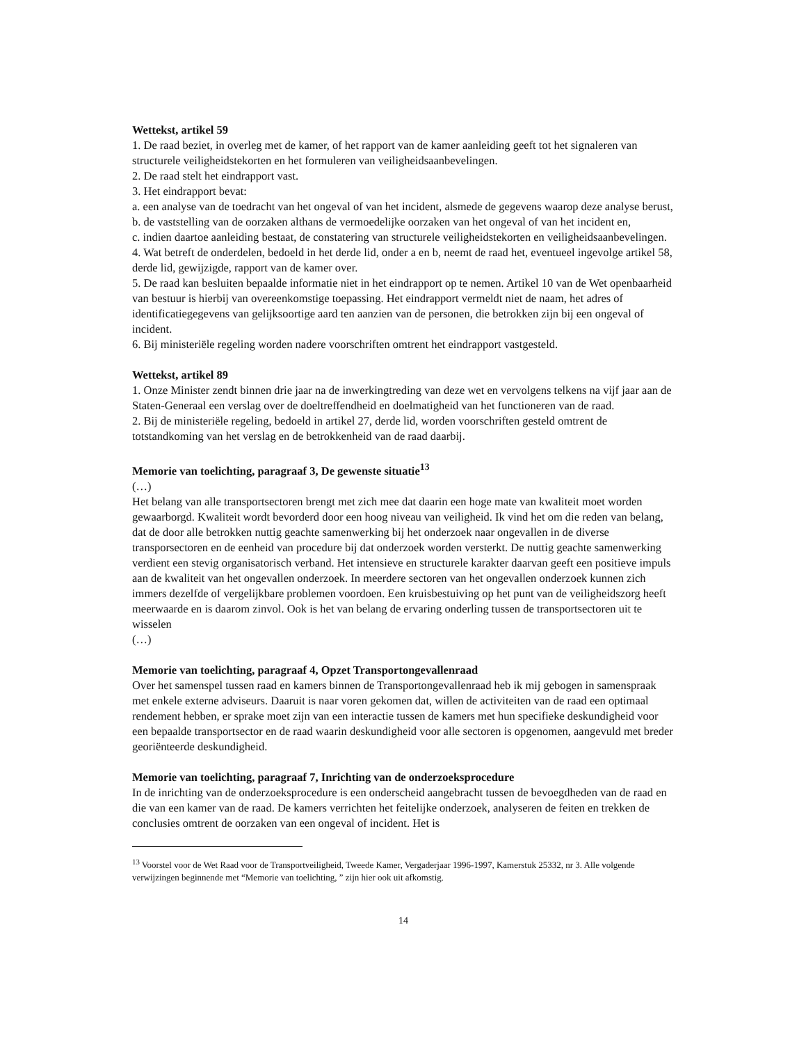Wettekst, artikel 59
1. De raad beziet, in overleg met de kamer, of het rapport van de kamer aanleiding geeft tot het signaleren van structurele veiligheidstekorten en het formuleren van veiligheidsaanbevelingen.
2. De raad stelt het eindrapport vast.
3. Het eindrapport bevat:
a. een analyse van de toedracht van het ongeval of van het incident, alsmede de gegevens waarop deze analyse berust,
b. de vaststelling van de oorzaken althans de vermoedelijke oorzaken van het ongeval of van het incident en,
c. indien daartoe aanleiding bestaat, de constatering van structurele veiligheidstekorten en veiligheidsaanbevelingen.
4. Wat betreft de onderdelen, bedoeld in het derde lid, onder a en b, neemt de raad het, eventueel ingevolge artikel 58, derde lid, gewijzigde, rapport van de kamer over.
5. De raad kan besluiten bepaalde informatie niet in het eindrapport op te nemen. Artikel 10 van de Wet openbaarheid van bestuur is hierbij van overeenkomstige toepassing. Het eindrapport vermeldt niet de naam, het adres of identificatiegegevens van gelijksoortige aard ten aanzien van de personen, die betrokken zijn bij een ongeval of incident.
6. Bij ministeriële regeling worden nadere voorschriften omtrent het eindrapport vastgesteld.
Wettekst, artikel 89
1. Onze Minister zendt binnen drie jaar na de inwerkingtreding van deze wet en vervolgens telkens na vijf jaar aan de Staten-Generaal een verslag over de doeltreffendheid en doelmatigheid van het functioneren van de raad.
2. Bij de ministeriële regeling, bedoeld in artikel 27, derde lid, worden voorschriften gesteld omtrent de totstandkoming van het verslag en de betrokkenheid van de raad daarbij.
Memorie van toelichting, paragraaf 3, De gewenste situatie<sup>13</sup>
(…)
Het belang van alle transportsectoren brengt met zich mee dat daarin een hoge mate van kwaliteit moet worden gewaarborgd. Kwaliteit wordt bevorderd door een hoog niveau van veiligheid. Ik vind het om die reden van belang, dat de door alle betrokken nuttig geachte samenwerking bij het onderzoek naar ongevallen in de diverse transporsectoren en de eenheid van procedure bij dat onderzoek worden versterkt. De nuttig geachte samenwerking verdient een stevig organisatorisch verband. Het intensieve en structurele karakter daarvan geeft een positieve impuls aan de kwaliteit van het ongevallen onderzoek. In meerdere sectoren van het ongevallen onderzoek kunnen zich immers dezelfde of vergelijkbare problemen voordoen. Een kruisbestuiving op het punt van de veiligheidszorg heeft meerwaarde en is daarom zinvol. Ook is het van belang de ervaring onderling tussen de transportsectoren uit te wisselen
(…)
Memorie van toelichting, paragraaf 4, Opzet Transportongevallenraad
Over het samenspel tussen raad en kamers binnen de Transportongevallenraad heb ik mij gebogen in samenspraak met enkele externe adviseurs. Daaruit is naar voren gekomen dat, willen de activiteiten van de raad een optimaal rendement hebben, er sprake moet zijn van een interactie tussen de kamers met hun specifieke deskundigheid voor een bepaalde transportsector en de raad waarin deskundigheid voor alle sectoren is opgenomen, aangevuld met breder georiënteerde deskundigheid.
Memorie van toelichting, paragraaf 7, Inrichting van de onderzoeksprocedure
In de inrichting van de onderzoeksprocedure is een onderscheid aangebracht tussen de bevoegdheden van de raad en die van een kamer van de raad. De kamers verrichten het feitelijke onderzoek, analyseren de feiten en trekken de conclusies omtrent de oorzaken van een ongeval of incident. Het is
<sup>13</sup> Voorstel voor de Wet Raad voor de Transportveiligheid, Tweede Kamer, Vergaderjaar 1996-1997, Kamerstuk 25332, nr 3. Alle volgende verwijzingen beginnende met “Memorie van toelichting, ” zijn hier ook uit afkomstig.
14